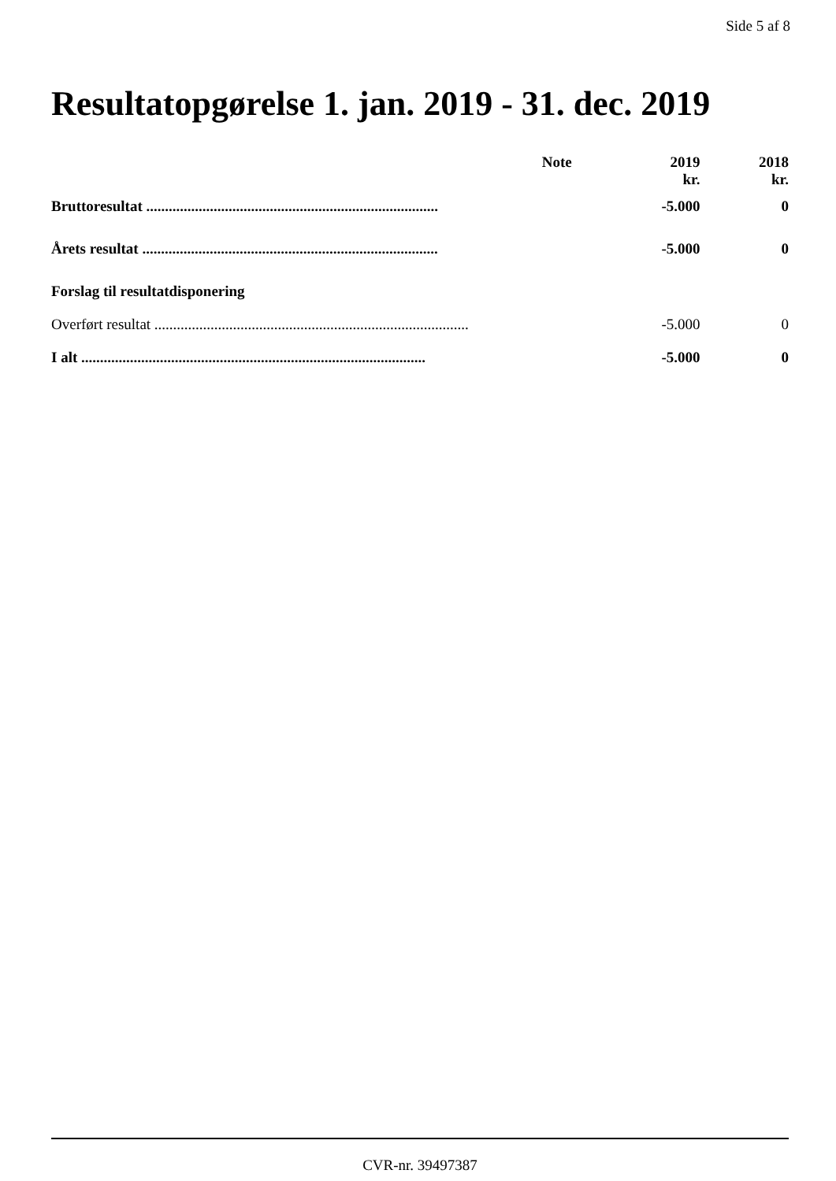Side 5 af 8
Resultatopgørelse 1. jan. 2019 - 31. dec. 2019
| | Note | 2019 kr. | 2018 kr. |
| --- | --- | --- | --- |
| Bruttoresultat .............................................................................. | | -5.000 | 0 |
| Årets resultat ............................................................................... | | -5.000 | 0 |
| Forslag til resultatdisponering | | | |
| Overført resultat .................................................................................... | | -5.000 | 0 |
| I alt ............................................................................................ | | -5.000 | 0 |
CVR-nr. 39497387